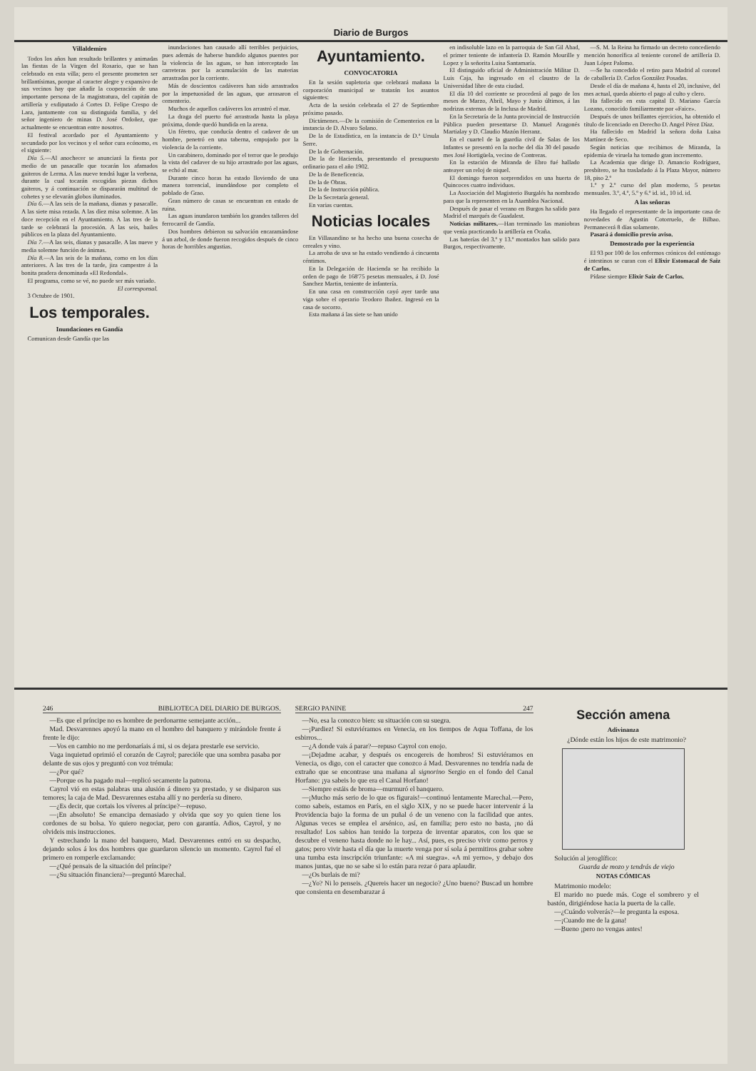Diario de Burgos
Villaldemiro
Todos los años han resultado brillantes y animadas las fiestas de la Virgen del Rosario, que se han celebrado en esta villa; pero el presente prometen ser brillantísimas, porque al caracter alegre y expansivo de sus vecinos hay que añadir la cooperación de una importante persona de la magistratura, del capitán de artillería y exdiputado á Cortes D. Felipe Crespo de Lara, juntamente con su distinguida familia, y del señor ingeniero de minas D. José Ordoñez, que actualmente se encuentran entre nosotros.
El festival acordado por el Ayuntamiento y secundado por los vecinos y el señor cura ecónomo, es el siguiente:
Día 5.—Al anochecer se anunciará la fiesta por medio de un pasacalle que tocarán los afamados gaiteros de Lerma. A las nueve tendrá lugar la verbena, durante la cual tocarán escogidas piezas dichos gaiteros, y á continuación se dispararán multitud de cohetes y se elevarán globos iluminados.
Día 6.—A las seis de la mañana, dianas y pasacalle. A las siete misa rezada. A las diez misa solemne. A las doce recepción en el Ayuntamiento. A las tres de la tarde se celebrará la procesión. A las seis, bailes públicos en la plaza del Ayuntamiento.
Día 7.—A las seis, dianas y pasacalle. A las nueve y media solemne función de ánimas.
Día 8.—A las seis de la mañana, como en los días anteriores. A las tres de la tarde, jira campestre á la bonita pradera denominada «El Redondal».
El programa, como se vé, no puede ser más variado.
El corresponsal.
3 Octubre de 1901.
Los temporales.
Inundaciones en Gandía
Comunican desde Gandía que las
inundaciones han causado allí terribles perjuicios, pues además de haberse hundido algunos puentes por la violencia de las aguas, se han interceptado las carreteras por la acumulación de las materias arrastradas por la corriente.
Más de doscientos cadáveres han sido arrastrados por la impetuosidad de las aguas, que arrasaron el cementerio.
Muchos de aquellos cadáveres los arrastró el mar.
La draga del puerto fué arrastrada hasta la playa próxima, donde quedó hundida en la arena.
Un féretro, que conducía dentro el cadaver de un hombre, penetró en una taberna, empujado por la violencia de la corriente.
Un carabinero, dominado por el terror que le produjo la vista del cadaver de su hijo arrastrado por las aguas, se echó al mar.
Durante cinco horas ha estado lloviendo de una manera torrencial, inundándose por completo el poblado de Grao.
Gran número de casas se encuentran en estado de ruina.
Las aguas inundaron también los grandes talleres del ferrocarril de Gandía.
Dos hombres debieron su salvación encaramándose á un arbol, de donde fueron recogidos después de cinco horas de horribles angustias.
Ayuntamiento.
CONVOCATORIA
En la sesión supletoria que celebrará mañana la corporación municipal se tratarán los asuntos siguientes:
Acta de la sesión celebrada el 27 de Septiembre próximo pasado.
Dictámenes.—De la comisión de Cementerios en la instancia de D. Alvaro Solano.
De la de Estadística, en la instancia de D.ª Ursula Serre.
De la de Gobernación.
De la de Hacienda, presentando el presupuesto ordinario para el año 1902.
De la de Beneficencia.
De la de Obras.
De la de Instrucción pública.
De la Secretaría general.
En varias cuentas.
Noticias locales
En Villasandino se ha hecho una buena cosecha de cereales y vino.
La arroba de uva se ha estado vendiendo á cincuenta céntimos.
En la Delegación de Hacienda se ha recibido la orden de pago de 168'75 pesetas mensuales, á D. José Sanchez Martin, teniente de infantería.
En una casa en construcción cayó ayer tarde una viga sobre el operario Teodoro Ibañez. Ingresó en la casa de socorro.
Esta mañana á las siete se han unido
en indisoluble lazo en la parroquia de San Gil Abad, el primer teniente de infantería D. Ramón Mourille y Lopez y la señorita Luisa Santamaría.
El distinguido oficial de Administración Militar D. Luis Caja, ha ingresado en el claustro de la Universidad libre de esta ciudad.
El día 10 del corriente se procederá al pago de los meses de Marzo, Abril, Mayo y Junio últimos, á las nodrizas externas de la Inclusa de Madrid.
En la Secretaría de la Junta provincial de Instrucción Pública pueden presentarse D. Manuel Aragonés Martialay y D. Claudio Mazón Herranz.
En el cuartel de la guardia civil de Salas de los Infantes se presentó en la noche del día 30 del pasado mes José Hortigüela, vecino de Contreras.
En la estación de Miranda de Ebro fué hallado anteayer un reloj de niquel.
El domingo fueron sorprendidos en una huerta de Quincoces cuatro individuos.
La Asociación del Magisterio Burgalés ha nombrado para que la representen en la Asamblea Nacional.
Después de pasar el verano en Burgos ha salido para Madrid el marqués de Guadalest.
Noticias militares.—Han terminado las maniobras que venía practicando la artillería en Ocaña.
Las baterías del 3.º y 13.º montados han salido para Burgos, respectivamente.
—S. M. la Reina ha firmado un decreto concediendo mención honorífica al teniente coronel de artillería D. Juan López Palomo.
—Se ha concedido el retiro para Madrid al coronel de caballería D. Carlos González Posadas.
Desde el día de mañana 4, hasta el 20, inclusive, del mes actual, queda abierto el pago al culto y clero.
Ha fallecido en esta capital D. Mariano García Lozano, conocido familiarmente por «Faice».
Después de unos brillantes ejercicios, ha obtenido el título de licenciado en Derecho D. Angel Pérez Díaz.
Ha fallecido en Madrid la señora doña Luisa Martínez de Seco.
Según noticias que recibimos de Miranda, la epidemia de viruela ha tomado gran incremento.
La Academia que dirige D. Amancio Rodríguez, presbítero, se ha trasladado á la Plaza Mayor, número 18, piso 2.º
1.º y 2.º curso del plan moderno, 5 pesetas mensuales. 3.º, 4.º, 5.º y 6.º id. id., 10 id. id.
A las señoras
Ha llegado el representante de la importante casa de novedades de Agustin Cotorruelo, de Bilbao. Permanecerá 8 días solamente.
Pasará á domicilio previo aviso.
Demostrado por la experiencia
El 93 por 100 de los enfermos crónicos del estómago é intestinos se curan con el Elixir Estomacal de Saiz de Carlos.
Pídase siempre Elixir Saiz de Carlos.
246 BIBLIOTECA DEL DIARIO DE BURGOS.
—Es que el príncipe no es hombre de perdonarme semejante acción...
Mad. Desvarennes apoyó la mano en el hombro del banquero y mirándole frente á frente le dijo:
—Vos en cambio no me perdonaríais á mi, si os dejara prestarle ese servicio.
Vaga inquietud oprimió el corazón de Cayrol; parecióle que una sombra pasaba por delante de sus ojos y preguntó con voz trémula:
—¿Por qué?
—Porque os ha pagado mal—replicó secamente la patrona.
Cayrol vió en estas palabras una alusión á dinero ya prestado, y se disiparon sus temores; la caja de Mad. Desvarennes estaba allí y no perdería su dinero.
—¿Es decir, que cortais los víveres al príncipe?—repuso.
—¡En absoluto! Se emancipa demasiado y olvida que soy yo quien tiene los cordones de su bolsa. Yo quiero negociar, pero con garantía. Adios, Cayrol, y no olvideis mis instrucciones.
Y estrechando la mano del banquero, Mad. Desvarennes entró en su despacho, dejando solos á los dos hombres que guardaron silencio un momento. Cayrol fué el primero en romperle exclamando:
—¿Qué pensais de la situación del príncipe?
—¿Su situación financiera?—preguntó Marechal.
SERGIO PANINE 247
—No, esa la conozco bien: su situación con su suegra.
—¡Pardiez! Si estuviéramos en Venecia, en los tiempos de Aqua Toffana, de los esbirros...
—¿A donde vais á parar?—repuso Cayrol con enojo.
—¡Dejadme acabar, y después os encogereis de hombros! Si estuviéramos en Venecia, os digo, con el caracter que conozco á Mad. Desvarennes no tendría nada de extraño que se encontrase una mañana al signorino Sergio en el fondo del Canal Horfano: ¡ya sabeis lo que era el Canal Horfano!
—Siempre estáis de broma—murmuró el banquero.
—¡Mucho más serio de lo que os figurais!—continuó lentamente Marechal.—Pero, como sabeis, estamos en París, en el siglo XIX, y no se puede hacer intervenir á la Providencia bajo la forma de un puñal ó de un veneno con la facilidad que antes. Algunas veces se emplea el arsénico, así, en familia; pero esto no basta, ¡no dá resultado! Los sabios han tenido la torpeza de inventar aparatos, con los que se descubre el veneno hasta donde no le hay... Así, pues, es preciso vivir como perros y gatos; pero vivir hasta el día que la muerte venga por sí sola á permitiros grabar sobre una tumba esta inscripción triunfante: «A mi suegra». «A mi yerno», y debajo dos manos juntas, que no se sabe si lo están para rezar ó para aplaudir.
—¿Os burlais de mi?
—¿Yo? Ni lo penseis. ¿Quereis hacer un negocio? ¿Uno bueno? Buscad un hombre que consienta en desembarazar á
Sección amena
Adivinanza
¿Dónde están los hijos de este matrimonio?
Solución al jeroglífico:
Guarda de mozo y tendrás de viejo
NOTAS CÓMICAS
Matrimonio modelo:
El marido no puede más. Coge el sombrero y el bastón, dirigiéndose hacia la puerta de la calle.
—¿Cuándo volverás?—le pregunta la esposa.
—¡Cuando me de la gana!
—Bueno ¡pero no vengas antes!